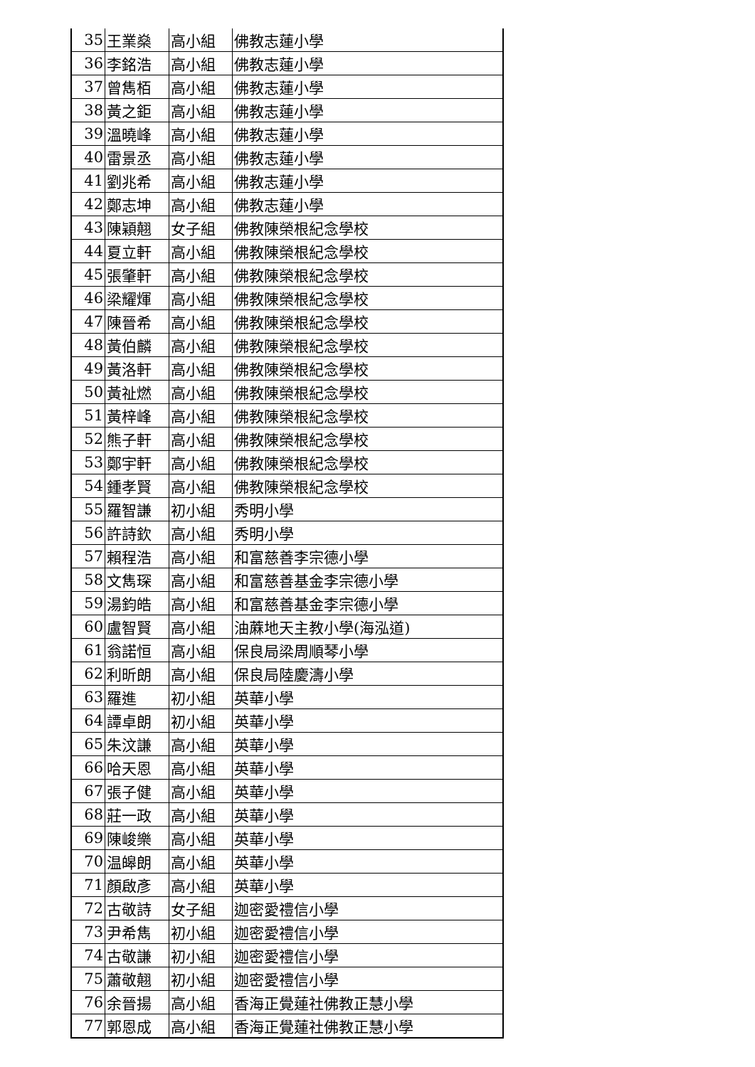| 35 | 王業燊 | 高小組 | 佛教志蓮小學 |
| 36 | 李銘浩 | 高小組 | 佛教志蓮小學 |
| 37 | 曾雋栢 | 高小組 | 佛教志蓮小學 |
| 38 | 黃之鉅 | 高小組 | 佛教志蓮小學 |
| 39 | 溫曉峰 | 高小組 | 佛教志蓮小學 |
| 40 | 雷景丞 | 高小組 | 佛教志蓮小學 |
| 41 | 劉兆希 | 高小組 | 佛教志蓮小學 |
| 42 | 鄭志坤 | 高小組 | 佛教志蓮小學 |
| 43 | 陳穎翹 | 女子組 | 佛教陳榮根紀念學校 |
| 44 | 夏立軒 | 高小組 | 佛教陳榮根紀念學校 |
| 45 | 張肇軒 | 高小組 | 佛教陳榮根紀念學校 |
| 46 | 梁耀煇 | 高小組 | 佛教陳榮根紀念學校 |
| 47 | 陳晉希 | 高小組 | 佛教陳榮根紀念學校 |
| 48 | 黃伯麟 | 高小組 | 佛教陳榮根紀念學校 |
| 49 | 黃洛軒 | 高小組 | 佛教陳榮根紀念學校 |
| 50 | 黃祉燃 | 高小組 | 佛教陳榮根紀念學校 |
| 51 | 黃梓峰 | 高小組 | 佛教陳榮根紀念學校 |
| 52 | 熊子軒 | 高小組 | 佛教陳榮根紀念學校 |
| 53 | 鄭宇軒 | 高小組 | 佛教陳榮根紀念學校 |
| 54 | 鍾孝賢 | 高小組 | 佛教陳榮根紀念學校 |
| 55 | 羅智謙 | 初小組 | 秀明小學 |
| 56 | 許詩欽 | 高小組 | 秀明小學 |
| 57 | 賴程浩 | 高小組 | 和富慈善李宗德小學 |
| 58 | 文雋琛 | 高小組 | 和富慈善基金李宗德小學 |
| 59 | 湯鈞皓 | 高小組 | 和富慈善基金李宗德小學 |
| 60 | 盧智賢 | 高小組 | 油蔴地天主教小學(海泓道) |
| 61 | 翁諾恒 | 高小組 | 保良局梁周順琴小學 |
| 62 | 利昕朗 | 高小組 | 保良局陸慶濤小學 |
| 63 | 羅進 | 初小組 | 英華小學 |
| 64 | 譚卓朗 | 初小組 | 英華小學 |
| 65 | 朱汶謙 | 高小組 | 英華小學 |
| 66 | 哈天恩 | 高小組 | 英華小學 |
| 67 | 張子健 | 高小組 | 英華小學 |
| 68 | 莊一政 | 高小組 | 英華小學 |
| 69 | 陳峻樂 | 高小組 | 英華小學 |
| 70 | 温皞朗 | 高小組 | 英華小學 |
| 71 | 顏啟彥 | 高小組 | 英華小學 |
| 72 | 古敬詩 | 女子組 | 迦密愛禮信小學 |
| 73 | 尹希雋 | 初小組 | 迦密愛禮信小學 |
| 74 | 古敬謙 | 初小組 | 迦密愛禮信小學 |
| 75 | 蕭敬翹 | 初小組 | 迦密愛禮信小學 |
| 76 | 余晉揚 | 高小組 | 香海正覺蓮社佛教正慧小學 |
| 77 | 郭恩成 | 高小組 | 香海正覺蓮社佛教正慧小學 |